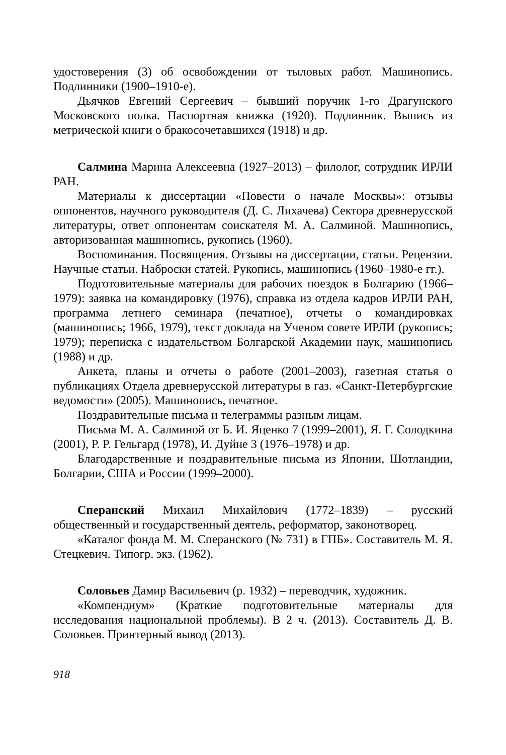удостоверения (3) об освобождении от тыловых работ. Машинопись. Подлинники (1900–1910-е).
Дьячков Евгений Сергеевич – бывший поручик 1-го Драгунского Московского полка. Паспортная книжка (1920). Подлинник. Выпись из метрической книги о бракосочетавшихся (1918) и др.
Салмина Марина Алексеевна (1927–2013) – филолог, сотрудник ИРЛИ РАН.
Материалы к диссертации «Повести о начале Москвы»: отзывы оппонентов, научного руководителя (Д. С. Лихачева) Сектора древнерусской литературы, ответ оппонентам соискателя М. А. Салминой. Машинопись, авторизованная машинопись, рукопись (1960).
Воспоминания. Посвящения. Отзывы на диссертации, статьи. Рецензии. Научные статьи. Наброски статей. Рукопись, машинопись (1960–1980-е гг.).
Подготовительные материалы для рабочих поездок в Болгарию (1966–1979): заявка на командировку (1976), справка из отдела кадров ИРЛИ РАН, программа летнего семинара (печатное), отчеты о командировках (машинопись; 1966, 1979), текст доклада на Ученом совете ИРЛИ (рукопись; 1979); переписка с издательством Болгарской Академии наук, машинопись (1988) и др.
Анкета, планы и отчеты о работе (2001–2003), газетная статья о публикациях Отдела древнерусской литературы в газ. «Санкт-Петербургские ведомости» (2005). Машинопись, печатное.
Поздравительные письма и телеграммы разным лицам.
Письма М. А. Салминой от Б. И. Яценко 7 (1999–2001), Я. Г. Солодкина (2001), Р. Р. Гельгард (1978), И. Дуйне 3 (1976–1978) и др.
Благодарственные и поздравительные письма из Японии, Шотландии, Болгарии, США и России (1999–2000).
Сперанский Михаил Михайлович (1772–1839) – русский общественный и государственный деятель, реформатор, законотворец.
«Каталог фонда М. М. Сперанского (№ 731) в ГПБ». Составитель М. Я. Стецкевич. Типогр. экз. (1962).
Соловьев Дамир Васильевич (р. 1932) – переводчик, художник.
«Компендиум» (Краткие подготовительные материалы для исследования национальной проблемы). В 2 ч. (2013). Составитель Д. В. Соловьев. Принтерный вывод (2013).
918